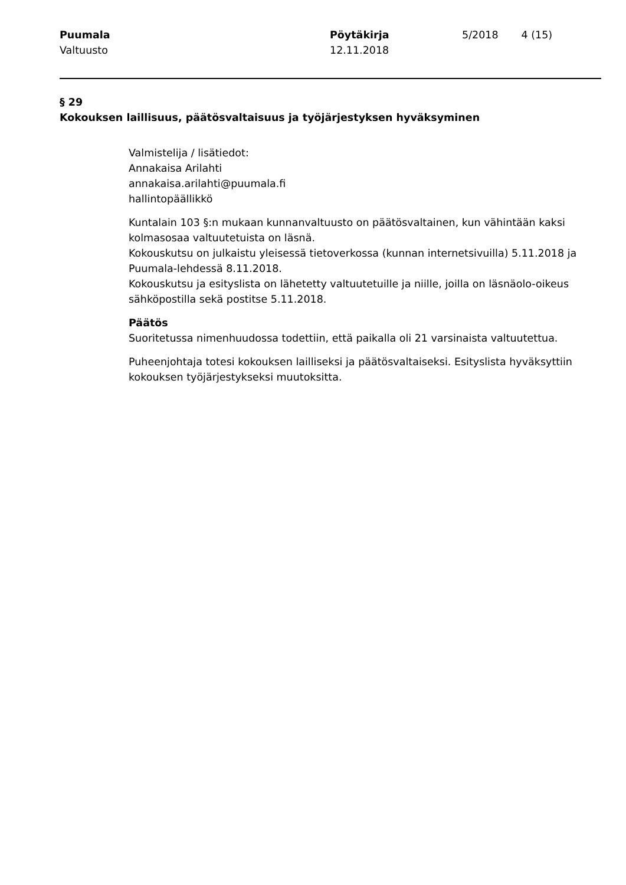Puumala
Valtuusto
Pöytäkirja
12.11.2018
5/2018
4 (15)
§ 29
Kokouksen laillisuus, päätösvaltaisuus ja työjärjestyksen hyväksyminen
Valmistelija / lisätiedot:
Annakaisa Arilahti
annakaisa.arilahti@puumala.fi
hallintopäällikkö
Kuntalain 103 §:n mukaan kunnanvaltuusto on päätösvaltainen, kun vähintään kaksi kolmasosaa valtuutetuista on läsnä.
Kokouskutsu on julkaistu yleisessä tietoverkossa (kunnan internetsivuilla) 5.11.2018 ja Puumala-lehdessä 8.11.2018.
Kokouskutsu ja esityslista on lähetetty valtuutetuille ja niille, joilla on läsnäolo-oikeus sähköpostilla sekä postitse 5.11.2018.
Päätös
Suoritetussa nimenhuudossa todettiin, että paikalla oli 21 varsinaista valtuutettua.
Puheenjohtaja totesi kokouksen lailliseksi ja päätösvaltaiseksi. Esityslista hyväksyttiin kokouksen työjärjestykseksi muutoksitta.